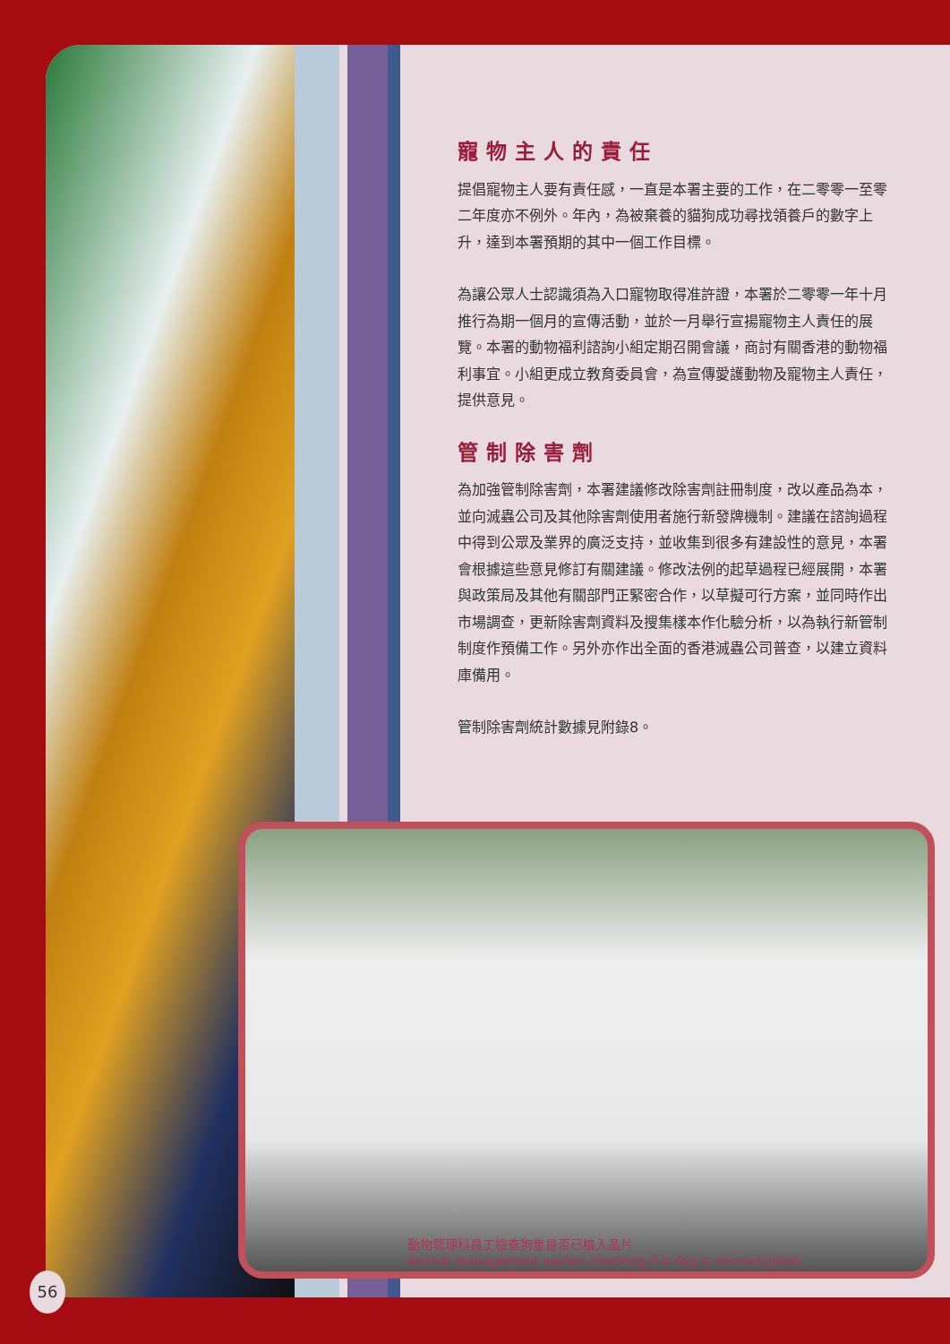寵物主人的責任
提倡寵物主人要有責任感，一直是本署主要的工作，在二零零一至零二年度亦不例外。年內，為被棄養的貓狗成功尋找領養戶的數字上升，達到本署預期的其中一個工作目標。
為讓公眾人士認識須為入口寵物取得准許證，本署於二零零一年十月推行為期一個月的宣傳活動，並於一月舉行宣揚寵物主人責任的展覽。本署的動物福利諮詢小組定期召開會議，商討有關香港的動物福利事宜。小組更成立教育委員會，為宣傳愛護動物及寵物主人責任，提供意見。
管制除害劑
為加強管制除害劑，本署建議修改除害劑註冊制度，改以產品為本，並向滅蟲公司及其他除害劑使用者施行新發牌機制。建議在諮詢過程中得到公眾及業界的廣泛支持，並收集到很多有建設性的意見，本署會根據這些意見修訂有關建議。修改法例的起草過程已經展開，本署與政策局及其他有關部門正緊密合作，以草擬可行方案，並同時作出市場調查，更新除害劑資料及搜集樣本作化驗分析，以為執行新管制制度作預備工作。另外亦作出全面的香港滅蟲公司普查，以建立資料庫備用。
管制除害劑統計數據見附錄8。
動物管理科員工檢查狗隻是否已植入晶片
Animal management worker checking if a dog is microchipped
56